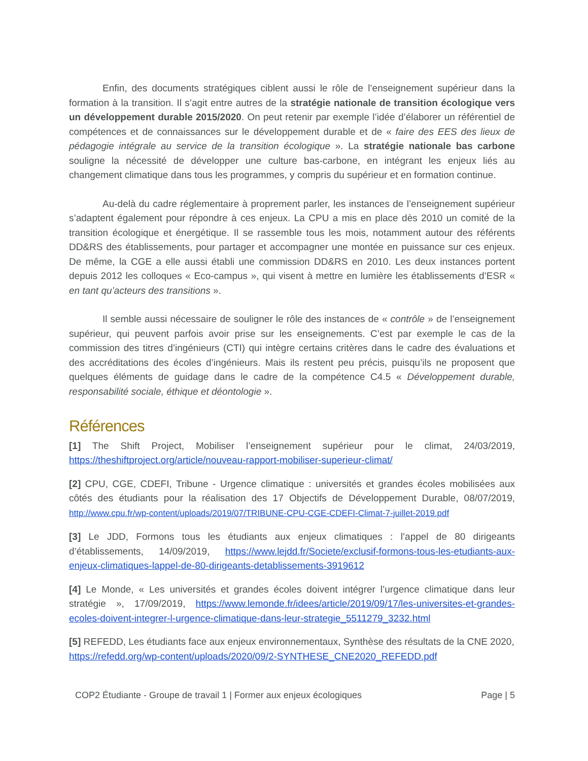Enfin, des documents stratégiques ciblent aussi le rôle de l’enseignement supérieur dans la formation à la transition. Il s’agit entre autres de la stratégie nationale de transition écologique vers un développement durable 2015/2020. On peut retenir par exemple l’idée d’élaborer un référentiel de compétences et de connaissances sur le développement durable et de « faire des EES des lieux de pédagogie intégrale au service de la transition écologique ». La stratégie nationale bas carbone souligne la nécessité de développer une culture bas-carbone, en intégrant les enjeux liés au changement climatique dans tous les programmes, y compris du supérieur et en formation continue.
Au-delà du cadre réglementaire à proprement parler, les instances de l’enseignement supérieur s’adaptent également pour répondre à ces enjeux. La CPU a mis en place dès 2010 un comité de la transition écologique et énergétique. Il se rassemble tous les mois, notamment autour des référents DD&RS des établissements, pour partager et accompagner une montée en puissance sur ces enjeux. De même, la CGE a elle aussi établi une commission DD&RS en 2010. Les deux instances portent depuis 2012 les colloques « Eco-campus », qui visent à mettre en lumière les établissements d’ESR « en tant qu’acteurs des transitions ».
Il semble aussi nécessaire de souligner le rôle des instances de « contrôle » de l’enseignement supérieur, qui peuvent parfois avoir prise sur les enseignements. C’est par exemple le cas de la commission des titres d’ingénieurs (CTI) qui intègre certains critères dans le cadre des évaluations et des accréditations des écoles d’ingénieurs. Mais ils restent peu précis, puisqu’ils ne proposent que quelques éléments de guidage dans le cadre de la compétence C4.5 « Développement durable, responsabilité sociale, éthique et déontologie ».
Références
[1] The Shift Project, Mobiliser l’enseignement supérieur pour le climat, 24/03/2019, https://theshiftproject.org/article/nouveau-rapport-mobiliser-superieur-climat/
[2] CPU, CGE, CDEFI, Tribune - Urgence climatique : universités et grandes écoles mobilisées aux côtés des étudiants pour la réalisation des 17 Objectifs de Développement Durable, 08/07/2019, http://www.cpu.fr/wp-content/uploads/2019/07/TRIBUNE-CPU-CGE-CDEFI-Climat-7-juillet-2019.pdf
[3] Le JDD, Formons tous les étudiants aux enjeux climatiques : l’appel de 80 dirigeants d’établissements, 14/09/2019, https://www.lejdd.fr/Societe/exclusif-formons-tous-les-etudiants-aux-enjeux-climatiques-lappel-de-80-dirigeants-detablissements-3919612
[4] Le Monde, « Les universités et grandes écoles doivent intégrer l’urgence climatique dans leur stratégie », 17/09/2019, https://www.lemonde.fr/idees/article/2019/09/17/les-universites-et-grandes-ecoles-doivent-integrer-l-urgence-climatique-dans-leur-strategie_5511279_3232.html
[5] REFEDD, Les étudiants face aux enjeux environnementaux, Synthèse des résultats de la CNE 2020, https://refedd.org/wp-content/uploads/2020/09/2-SYNTHESE_CNE2020_REFEDD.pdf
COP2 Étudiante - Groupe de travail 1 | Former aux enjeux écologiques Page | 5